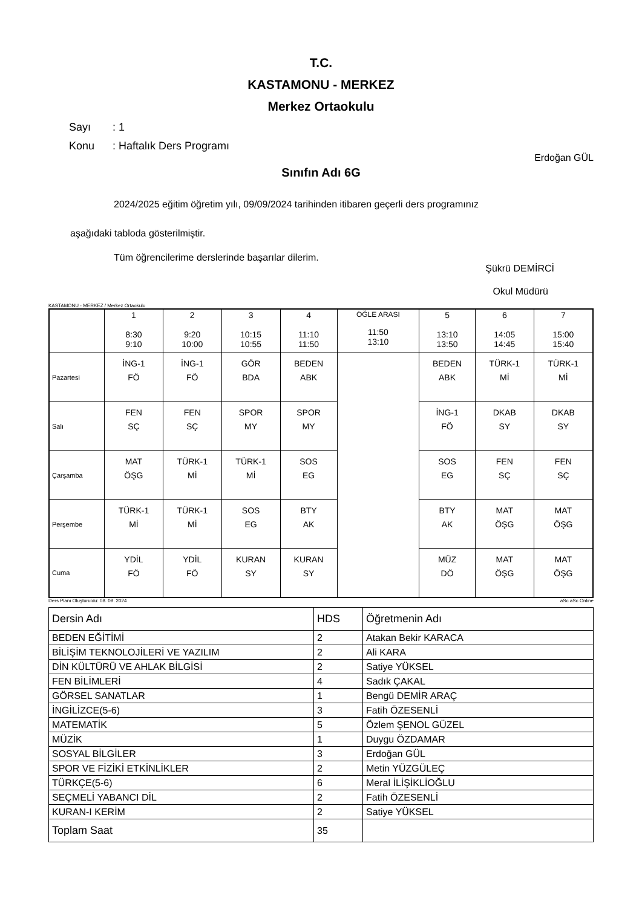T.C.
KASTAMONU - MERKEZ
Merkez Ortaokulu
Sayı: 1
Konu: Haftalık Ders Programı
Erdoğan GÜL
Sınıfın Adı 6G
2024/2025 eğitim öğretim yılı, 09/09/2024 tarihinden itibaren geçerli ders programınız
aşağıdaki tabloda gösterilmiştir.
Tüm öğrencilerime derslerinde başarılar dilerim.
Şükrü DEMİRCİ
Okul Müdürü
KASTAMONU - MERKEZ / Merkez Ortaokulu
| | 1 8:30 9:10 | 2 9:20 10:00 | 3 10:15 10:55 | 4 11:10 11:50 | ÖĞLE ARASI 11:50 13:10 | 5 13:10 13:50 | 6 14:05 14:45 | 7 15:00 15:40 |
| Pazartesi | İNG-1 FÖ | İNG-1 FÖ | GÖR BDA | BEDEN ABK | | BEDEN ABK | TÜRK-1 Mİ | TÜRK-1 Mİ |
| Salı | FEN SÇ | FEN SÇ | SPOR MY | SPOR MY | | İNG-1 FÖ | DKAB SY | DKAB SY |
| Çarşamba | MAT ÖŞG | TÜRK-1 Mİ | TÜRK-1 Mİ | SOS EG | | SOS EG | FEN SÇ | FEN SÇ |
| Perşembe | TÜRK-1 Mİ | TÜRK-1 Mİ | SOS EG | BTY AK | | BTY AK | MAT ÖŞG | MAT ÖŞG |
| Cuma | YDİL FÖ | YDİL FÖ | KURAN SY | KURAN SY | | MÜZ DÖ | MAT ÖŞG | MAT ÖŞG |
Ders Planı Oluşturuldu: 08. 09. 2024 aSc aSc Online
| Dersin Adı | HDS | Öğretmenin Adı |
| BEDEN EĞİTİMİ | 2 | Atakan Bekir KARACA |
| BİLİŞİM TEKNOLOJİLERİ VE YAZILIM | 2 | Ali KARA |
| DİN KÜLTÜRÜ VE AHLAK BİLGİSİ | 2 | Satiye YÜKSEL |
| FEN BİLİMLERİ | 4 | Sadık ÇAKAL |
| GÖRSEL SANATLAR | 1 | Bengü DEMİR ARAÇ |
| İNGİLİZCE(5-6) | 3 | Fatih ÖZESENLİ |
| MATEMATİK | 5 | Özlem ŞENOL GÜZEL |
| MÜZİK | 1 | Duygu ÖZDAMAR |
| SOSYAL BİLGİLER | 3 | Erdoğan GÜL |
| SPOR VE FİZİKİ ETKİNLİKLER | 2 | Metin YÜZGÜLEÇ |
| TÜRKÇE(5-6) | 6 | Meral İLİŞİKLİOĞLU |
| SEÇMELİ YABANCI DİL | 2 | Fatih ÖZESENLİ |
| KURAN-I KERİM | 2 | Satiye YÜKSEL |
| Toplam Saat | 35 | |